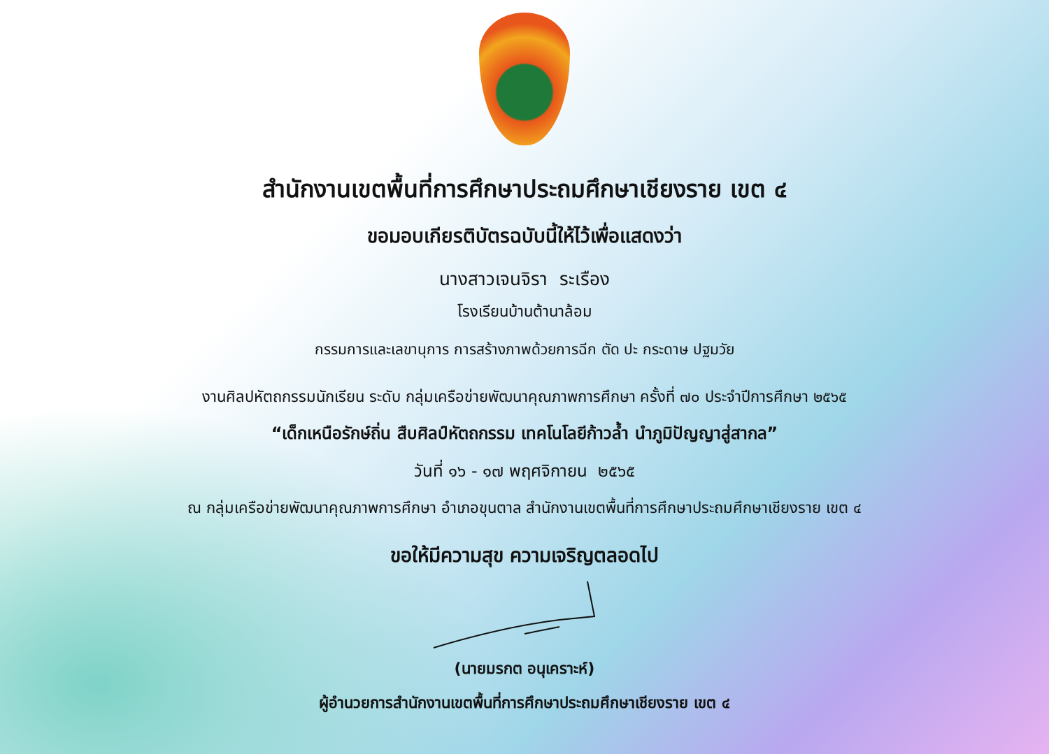สำนักงานเขตพื้นที่การศึกษาประถมศึกษาเชียงราย เขต ๔
ขอมอบเกียรติบัตรฉบับนี้ให้ไว้เพื่อแสดงว่า
นางสาวเจนจิรา ระเรือง
โรงเรียนบ้านต้านาล้อม
กรรมการและเลขานุการ การสร้างภาพด้วยการฉีก ตัด ปะ กระดาษ ปฐมวัย
งานศิลปหัตถกรรมนักเรียน ระดับ กลุ่มเครือข่ายพัฒนาคุณภาพการศึกษา ครั้งที่ ๗๐ ประจำปีการศึกษา ๒๕๖๕
“เด็กเหนือรักษ์ถิ่น สืบศิลป์หัตถกรรม เทคโนโลยีก้าวล้ำ นำภูมิปัญญาสู่สากล”
วันที่ ๑๖ - ๑๗ พฤศจิกายน ๒๕๖๕
ณ กลุ่มเครือข่ายพัฒนาคุณภาพการศึกษา อำเภอขุนตาล สำนักงานเขตพื้นที่การศึกษาประถมศึกษาเชียงราย เขต ๔
ขอให้มีความสุข ความเจริญตลอดไป
(นายมรกต อนุเคราะห์)
ผู้อำนวยการสำนักงานเขตพื้นที่การศึกษาประถมศึกษาเชียงราย เขต ๔